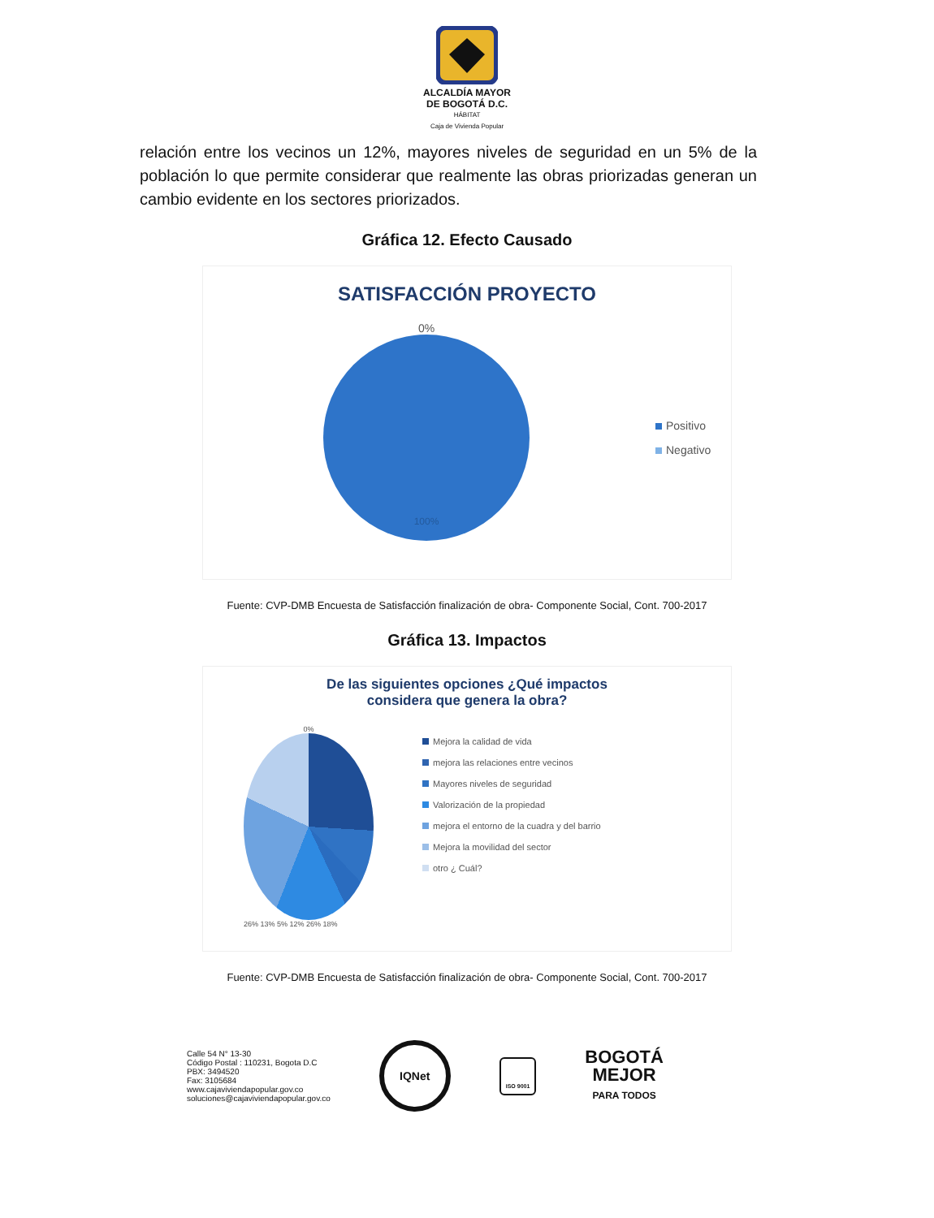ALCALDÍA MAYOR
DE BOGOTÁ D.C.
HÁBITAT
Caja de Vivienda Popular
relación entre los vecinos un 12%, mayores niveles de seguridad en un 5% de la población lo que permite considerar que realmente las obras priorizadas generan un cambio evidente en los sectores priorizados.
Gráfica 12. Efecto Causado
SATISFACCIÓN PROYECTO
0%
100%
Positivo
Negativo
Fuente: CVP-DMB Encuesta de Satisfacción finalización de obra- Componente Social, Cont. 700-2017
Gráfica 13. Impactos
De las siguientes opciones ¿Qué impactos
considera que genera la obra?
0%
26% 13% 5% 12% 26% 18%
Mejora la calidad de vida
mejora las relaciones entre vecinos
Mayores niveles de seguridad
Valorización de la propiedad
mejora el entorno de la cuadra y del barrio
Mejora la movilidad del sector
otro ¿ Cuál?
Fuente: CVP-DMB Encuesta de Satisfacción finalización de obra- Componente Social, Cont. 700-2017
Calle 54 N° 13-30
Código Postal : 110231, Bogota D.C
PBX: 3494520
Fax: 3105684
www.cajaviviendapopular.gov.co
soluciones@cajaviviendapopular.gov.co
IQNet
ISO 9001
BOGOTÁ
MEJOR
PARA TODOS